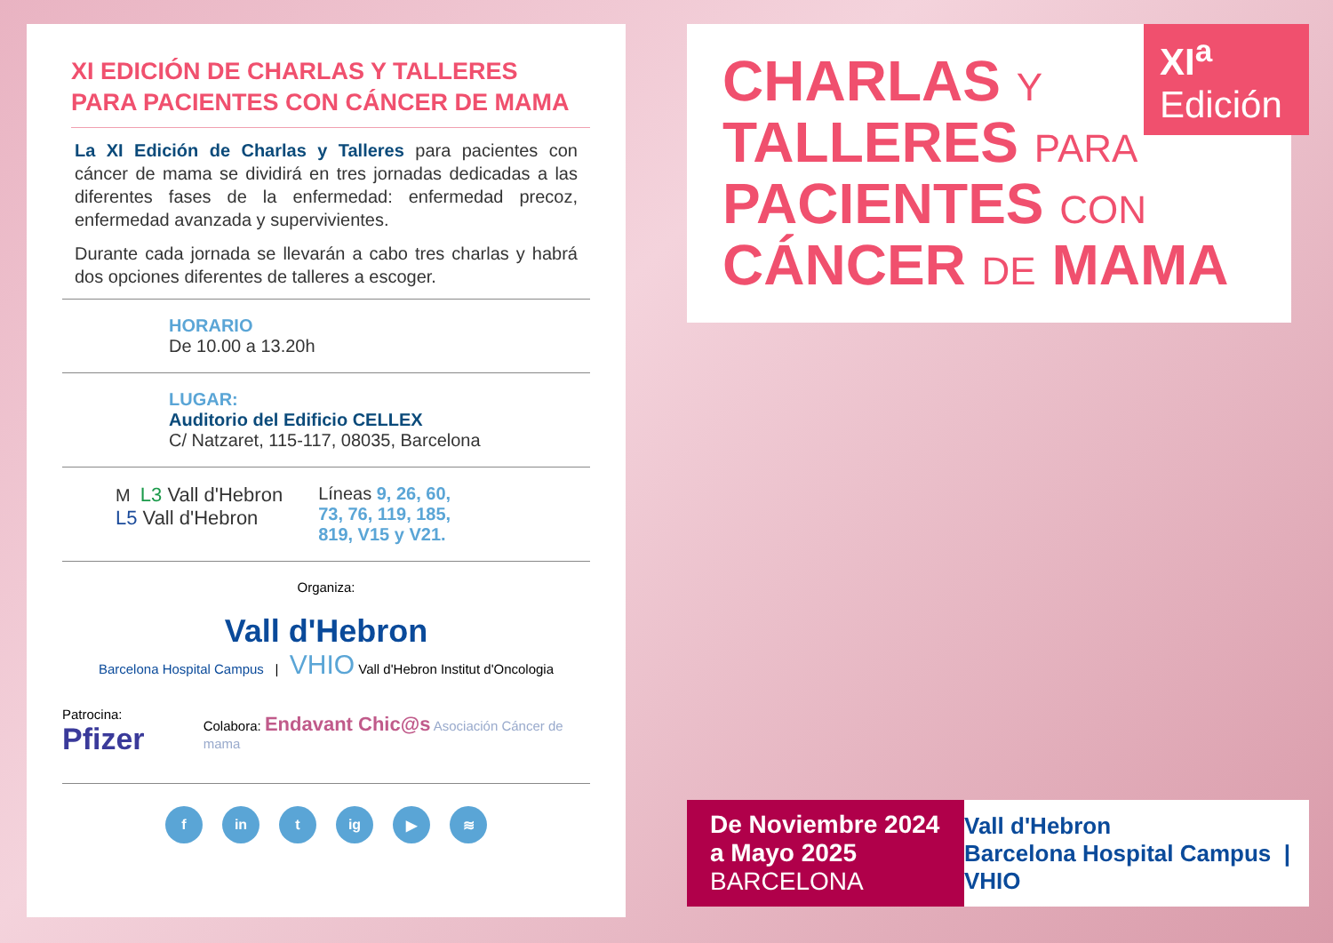XI EDICIÓN DE CHARLAS Y TALLERES PARA PACIENTES CON CÁNCER DE MAMA
La XI Edición de Charlas y Talleres para pacientes con cáncer de mama se dividirá en tres jornadas dedicadas a las diferentes fases de la enfermedad: enfermedad precoz, enfermedad avanzada y supervivientes.
Durante cada jornada se llevarán a cabo tres charlas y habrá dos opciones diferentes de talleres a escoger.
HORARIO
De 10.00 a 13.20h
LUGAR:
Auditorio del Edificio CELLEX
C/ Natzaret, 115-117, 08035, Barcelona
M L3 Vall d'Hebron
L5 Vall d'Hebron
Líneas 9, 26, 60,
73, 76, 119, 185,
819, V15 y V21.
Organiza:
Vall d'Hebron
Barcelona Hospital Campus | VHIO Vall d'Hebron Institut d'Oncologia
Patrocina: Pfizer Colabora: Endavant Chic@s Asociación Cáncer de mama
f in t ig ▶ ≋
CHARLAS Y
TALLERES PARA
PACIENTES CON
CÁNCER DE MAMA
XI<sup>a</sup>
Edición
De Noviembre 2024
a Mayo 2025
BARCELONA
Vall d'Hebron
Barcelona Hospital Campus | VHIO